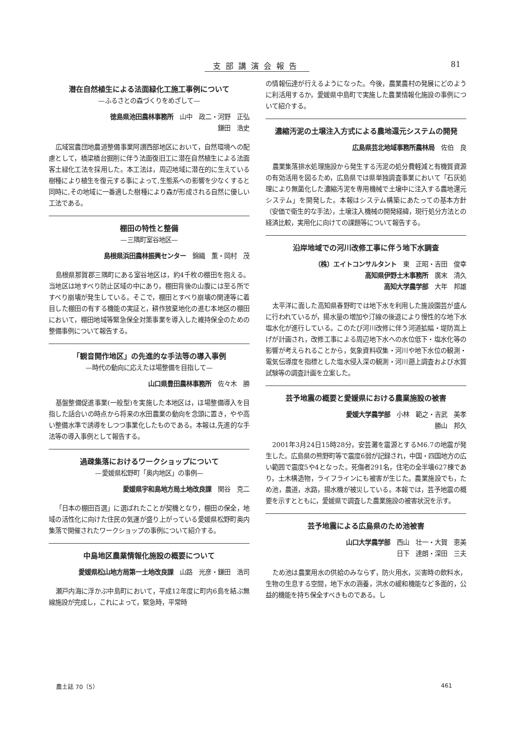支部講演会報告 81
潜在自然植生による法面緑化工施工事例について
—ふるさとの森づくりをめざして—
徳島県池田農林事務所　山中　政二・河野　正弘
鎌田　浩史
広域営農団地農道整備事業阿讃西部地区において，自然環境への配慮として，橋梁橋台掘削に伴う法面復旧工に潜在自然植生による法面客土緑化工法を採用した。本工法は，周辺地域に潜在的に生えている樹種により植生を復元する事によって,生態系への影響を少なくすると同時に,その地域に一番適した樹種により森が形成される自然に優しい工法である。
棚田の特性と整備
—三隅町室谷地区—
島根県浜田農林振興センター　錦織　薫・岡村　茂
島根県那賀郡三隅町にある室谷地区は，約4千枚の棚田を抱える。当地区は地すべり防止区域の中にあり，棚田背後の山腹には至る所ですべり崩壊が発生している。そこで，棚田とすべり崩壊の関連等に着目した棚田の有する機能の実証と，耕作放棄地化の進む本地区の棚田において，棚田地域等緊急保全対策事業を導入した維持保全のための整備事例について報告する。
「観音開作地区」の先進的な手法等の導入事例
—時代の動向に応えたほ場整備を目指して—
山口県豊田農林事務所　佐々木　勝
基盤整備促進事業(一般型)を実施した本地区は，ほ場整備導入を目指した話合いの時点から将来の水田農業の動向を念頭に置き，やや高い整備水準で誘導をしつつ事業化したものである。本報は,先進的な手法等の導入事例として報告する。
過疎集落におけるワークショップについて
—愛媛県松野町「奥内地区」の事例—
愛媛県宇和島地方局土地改良課　関谷　克二
「日本の棚田百選」に選ばれたことが契機となり，棚田の保全，地域の活性化に向けた住民の気運が盛り上がっている愛媛県松野町奥内集落で開催されたワークショップの事例について紹介する。
中島地区農業情報化施設の概要について
愛媛県松山地方局第一土地改良課　山路　光彦・鎌田　浩司
瀬戸内海に浮かぶ中島町において，平成12年度に町内6島を結ぶ無線施設が完成し，これによって，緊急時，平常時
の情報伝達が行えるようになった。今後，農業農村の発展にどのように利活用するか，愛媛県中島町で実施した農業情報化施設の事例について紹介する。
濃縮汚泥の土壌注入方式による農地還元システムの開発
広島県芸北地域事務所農林局　佐伯　良
農業集落排水処理施設から発生する汚泥の処分費軽減と有機質資源の有効活用を図るため，広島県では県単独調査事業において「石灰処理により無菌化した濃縮汚泥を専用機械で土壌中に注入する農地還元システム」を開発した。本報はシステム構築にあたっての基本方針（安価で衛生的な手法），土壌注入機械の開発経緯，現行処分方法との経済比較，実用化に向けての課題等について報告する。
沿岸地域での河川改修工事に伴う地下水調査
（株）エイトコンサルタント　東　正昭・吉田　俊幸
高知県伊野土木事務所　廣末　清久
高知大学農学部　大年　邦雄
太平洋に面した高知県春野町では地下水を利用した施設園芸が盛んに行われているが，揚水量の増加や汀線の後退により慢性的な地下水塩水化が進行している。このたび河川改修に伴う河道拡幅・堤防嵩上げが計画され，改修工事による周辺地下水への水位低下・塩水化等の影響が考えられることから，気象資料収集・河川や地下水位の観測・電気伝導度を指標とした塩水侵入深の観測・河川遡上調査および水質試験等の調査計画を立案した。
芸予地震の概要と愛媛県における農業施設の被害
愛媛大学農学部　小林　範之・吉武　美孝
勝山　邦久
2001年3月24日15時28分，安芸灘を震源とするM6.7の地震が発生した。広島県の熊野町等で震度6弱が記録され，中国・四国地方の広い範囲で震度5や4となった。死傷者291名，住宅の全半壊627棟であり，土木構造物，ライフラインにも被害が生じた。農業施設でも，ため池，農道，水路，揚水機が被災している。本報では，芸予地震の概要を示すとともに，愛媛県で調査した農業施設の被害状況を示す。
芸予地震による広島県のため池被害
山口大学農学部　西山　壮一・大賀　恵美
日下　達朗・深田　三夫
ため池は農業用水の供給のみならず，防火用水，災害時の飲料水，生物の生息する空間，地下水の涵養，洪水の緩和機能など多面的，公益的機能を持ち保全すべきものである。し
農土誌 70（5） 461